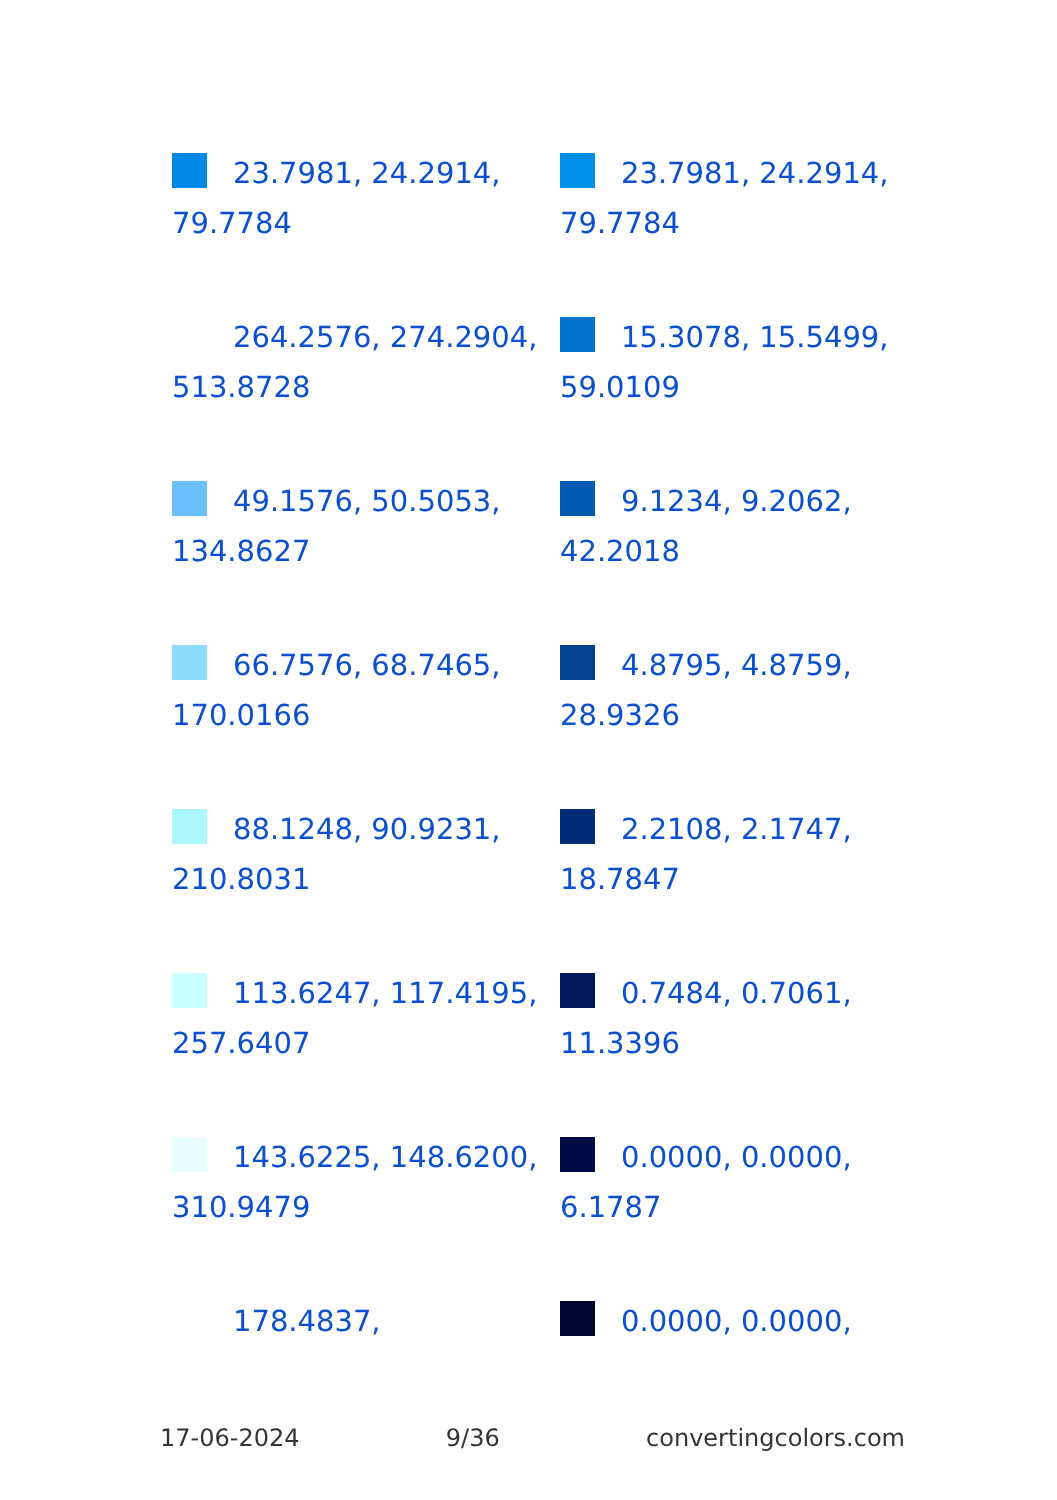23.7981, 24.2914, 79.7784
23.7981, 24.2914, 79.7784
264.2576, 274.2904, 513.8728
15.3078, 15.5499, 59.0109
49.1576, 50.5053, 134.8627
9.1234, 9.2062, 42.2018
66.7576, 68.7465, 170.0166
4.8795, 4.8759, 28.9326
88.1248, 90.9231, 210.8031
2.2108, 2.1747, 18.7847
113.6247, 117.4195, 257.6407
0.7484, 0.7061, 11.3396
143.6225, 148.6200, 310.9479
0.0000, 0.0000, 6.1787
178.4837,
0.0000, 0.0000,
17-06-2024 9/36 convertingcolors.com